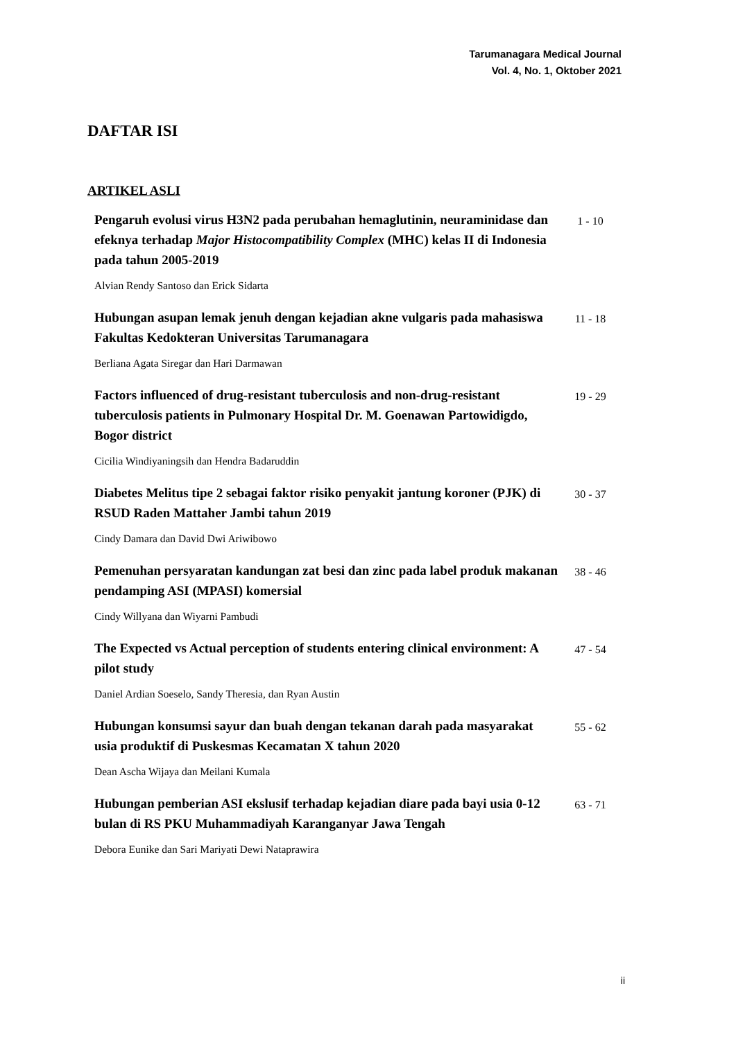Tarumanagara Medical Journal
Vol. 4, No. 1, Oktober 2021
DAFTAR ISI
ARTIKEL ASLI
Pengaruh evolusi virus H3N2 pada perubahan hemaglutinin, neuraminidase dan efeknya terhadap Major Histocompatibility Complex (MHC) kelas II di Indonesia pada tahun 2005-2019
1 - 10
Alvian Rendy Santoso dan Erick Sidarta
Hubungan asupan lemak jenuh dengan kejadian akne vulgaris pada mahasiswa Fakultas Kedokteran Universitas Tarumanagara
11 - 18
Berliana Agata Siregar dan Hari Darmawan
Factors influenced of drug-resistant tuberculosis and non-drug-resistant tuberculosis patients in Pulmonary Hospital Dr. M. Goenawan Partowidigdo, Bogor district
19 - 29
Cicilia Windiyaningsih dan Hendra Badaruddin
Diabetes Melitus tipe 2 sebagai faktor risiko penyakit jantung koroner (PJK) di RSUD Raden Mattaher Jambi tahun 2019
30 - 37
Cindy Damara dan David Dwi Ariwibowo
Pemenuhan persyaratan kandungan zat besi dan zinc pada label produk makanan pendamping ASI (MPASI) komersial
38 - 46
Cindy Willyana dan Wiyarni Pambudi
The Expected vs Actual perception of students entering clinical environment: A pilot study
47 - 54
Daniel Ardian Soeselo, Sandy Theresia, dan Ryan Austin
Hubungan konsumsi sayur dan buah dengan tekanan darah pada masyarakat usia produktif di Puskesmas Kecamatan X tahun 2020
55 - 62
Dean Ascha Wijaya dan Meilani Kumala
Hubungan pemberian ASI ekslusif terhadap kejadian diare pada bayi usia 0-12 bulan di RS PKU Muhammadiyah Karanganyar Jawa Tengah
63 - 71
Debora Eunike dan Sari Mariyati Dewi Nataprawira
ii